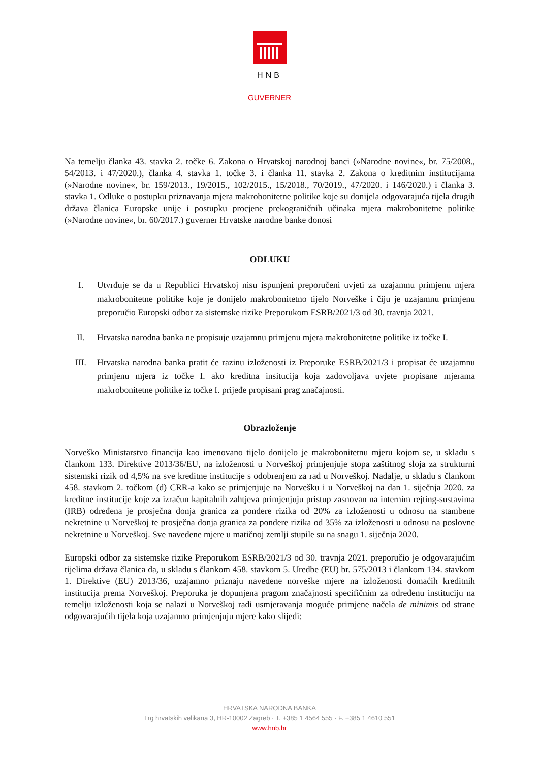HNB
GUVERNER
Na temelju članka 43. stavka 2. točke 6. Zakona o Hrvatskoj narodnoj banci (»Narodne novine«, br. 75/2008., 54/2013. i 47/2020.), članka 4. stavka 1. točke 3. i članka 11. stavka 2. Zakona o kreditnim institucijama (»Narodne novine«, br. 159/2013., 19/2015., 102/2015., 15/2018., 70/2019., 47/2020. i 146/2020.) i članka 3. stavka 1. Odluke o postupku priznavanja mjera makrobonitetne politike koje su donijela odgovarajuća tijela drugih država članica Europske unije i postupku procjene prekograničnih učinaka mjera makrobonitetne politike (»Narodne novine«, br. 60/2017.) guverner Hrvatske narodne banke donosi
ODLUKU
I. Utvrđuje se da u Republici Hrvatskoj nisu ispunjeni preporučeni uvjeti za uzajamnu primjenu mjera makrobonitetne politike koje je donijelo makrobonitetno tijelo Norveške i čiju je uzajamnu primjenu preporučio Europski odbor za sistemske rizike Preporukom ESRB/2021/3 od 30. travnja 2021.
II. Hrvatska narodna banka ne propisuje uzajamnu primjenu mjera makrobonitetne politike iz točke I.
III. Hrvatska narodna banka pratit će razinu izloženosti iz Preporuke ESRB/2021/3 i propisat će uzajamnu primjenu mjera iz točke I. ako kreditna insitucija koja zadovoljava uvjete propisane mjerama makrobonitetne politike iz točke I. prijeđe propisani prag značajnosti.
Obrazloženje
Norveško Ministarstvo financija kao imenovano tijelo donijelo je makrobonitetnu mjeru kojom se, u skladu s člankom 133. Direktive 2013/36/EU, na izloženosti u Norveškoj primjenjuje stopa zaštitnog sloja za strukturni sistemski rizik od 4,5% na sve kreditne institucije s odobrenjem za rad u Norveškoj. Nadalje, u skladu s člankom 458. stavkom 2. točkom (d) CRR-a kako se primjenjuje na Norvešku i u Norveškoj na dan 1. siječnja 2020. za kreditne institucije koje za izračun kapitalnih zahtjeva primjenjuju pristup zasnovan na internim rejting-sustavima (IRB) određena je prosječna donja granica za pondere rizika od 20% za izloženosti u odnosu na stambene nekretnine u Norveškoj te prosječna donja granica za pondere rizika od 35% za izloženosti u odnosu na poslovne nekretnine u Norveškoj. Sve navedene mjere u matičnoj zemlji stupile su na snagu 1. siječnja 2020.
Europski odbor za sistemske rizike Preporukom ESRB/2021/3 od 30. travnja 2021. preporučio je odgovarajućim tijelima država članica da, u skladu s člankom 458. stavkom 5. Uredbe (EU) br. 575/2013 i člankom 134. stavkom 1. Direktive (EU) 2013/36, uzajamno priznaju navedene norveške mjere na izloženosti domaćih kreditnih institucija prema Norveškoj. Preporuka je dopunjena pragom značajnosti specifičnim za određenu instituciju na temelju izloženosti koja se nalazi u Norveškoj radi usmjeravanja moguće primjene načela de minimis od strane odgovarajućih tijela koja uzajamno primjenjuju mjere kako slijedi:
HRVATSKA NARODNA BANKA
Trg hrvatskih velikana 3, HR-10002 Zagreb · T. +385 1 4564 555 · F. +385 1 4610 551
www.hnb.hr